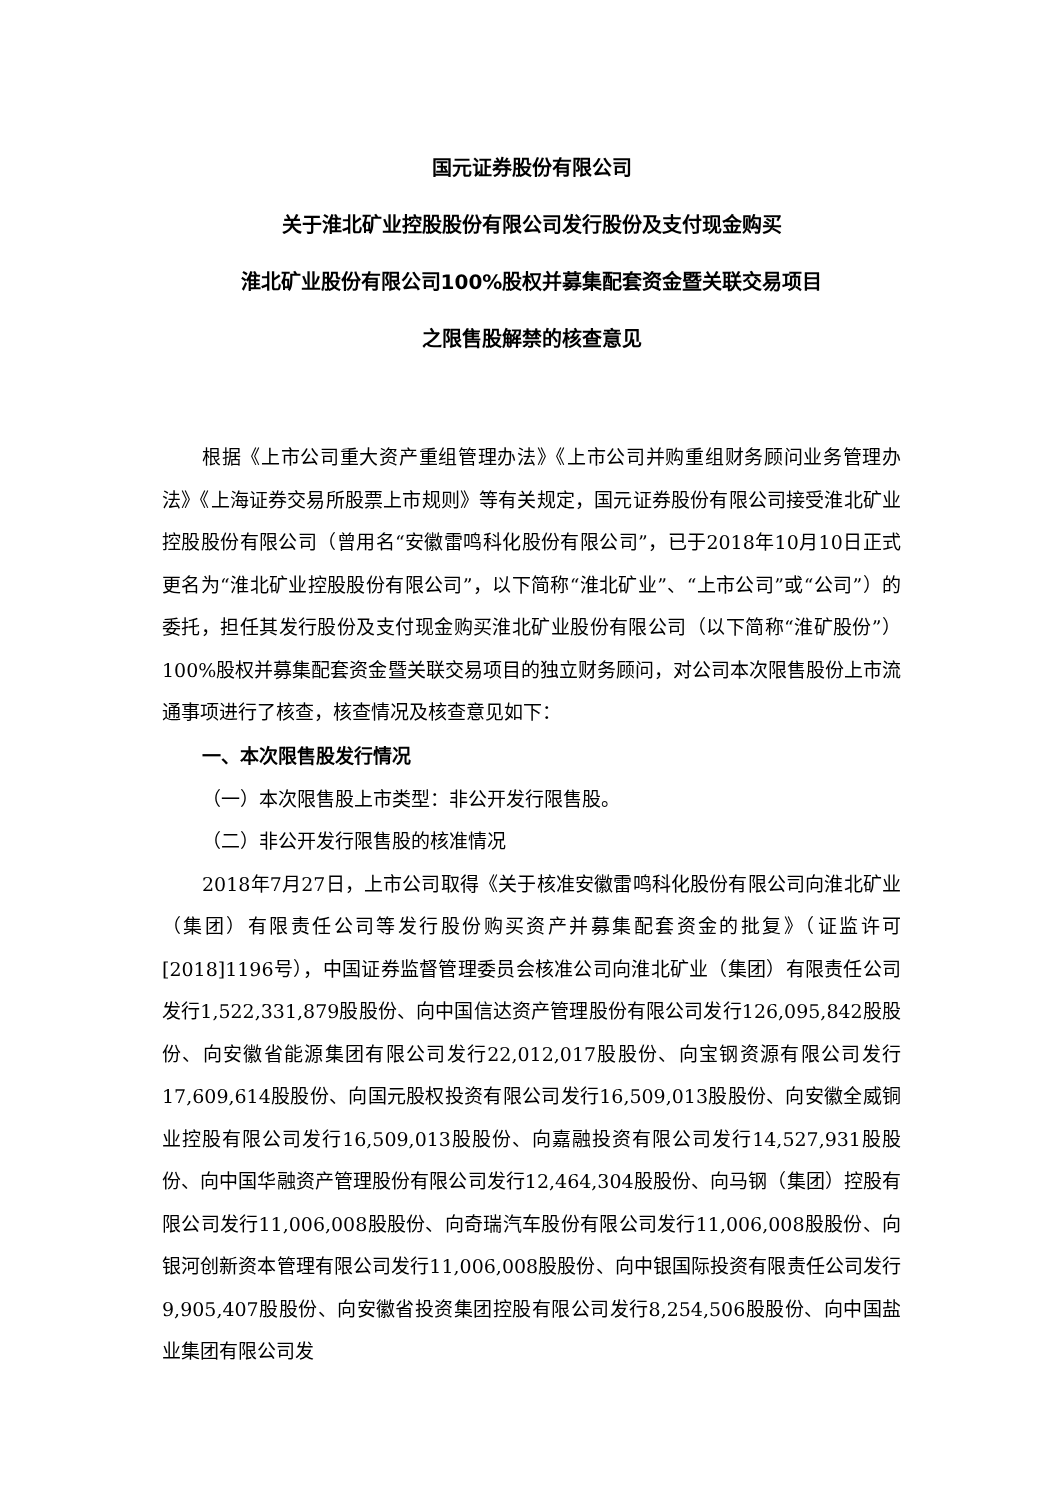国元证券股份有限公司
关于淮北矿业控股股份有限公司发行股份及支付现金购买
淮北矿业股份有限公司100%股权并募集配套资金暨关联交易项目
之限售股解禁的核查意见
根据《上市公司重大资产重组管理办法》《上市公司并购重组财务顾问业务管理办法》《上海证券交易所股票上市规则》等有关规定，国元证券股份有限公司接受淮北矿业控股股份有限公司（曾用名“安徽雷鸣科化股份有限公司”，已于2018年10月10日正式更名为“淮北矿业控股股份有限公司”，以下简称“淮北矿业”、“上市公司”或“公司”）的委托，担任其发行股份及支付现金购买淮北矿业股份有限公司（以下简称“淮矿股份”）100%股权并募集配套资金暨关联交易项目的独立财务顾问，对公司本次限售股份上市流通事项进行了核查，核查情况及核查意见如下：
一、本次限售股发行情况
（一）本次限售股上市类型：非公开发行限售股。
（二）非公开发行限售股的核准情况
2018年7月27日，上市公司取得《关于核准安徽雷鸣科化股份有限公司向淮北矿业（集团）有限责任公司等发行股份购买资产并募集配套资金的批复》（证监许可[2018]1196号），中国证券监督管理委员会核准公司向淮北矿业（集团）有限责任公司发行1,522,331,879股股份、向中国信达资产管理股份有限公司发行126,095,842股股份、向安徽省能源集团有限公司发行22,012,017股股份、向宝钢资源有限公司发行17,609,614股股份、向国元股权投资有限公司发行16,509,013股股份、向安徽全威铜业控股有限公司发行16,509,013股股份、向嘉融投资有限公司发行14,527,931股股份、向中国华融资产管理股份有限公司发行12,464,304股股份、向马钢（集团）控股有限公司发行11,006,008股股份、向奇瑞汽车股份有限公司发行11,006,008股股份、向银河创新资本管理有限公司发行11,006,008股股份、向中银国际投资有限责任公司发行9,905,407股股份、向安徽省投资集团控股有限公司发行8,254,506股股份、向中国盐业集团有限公司发